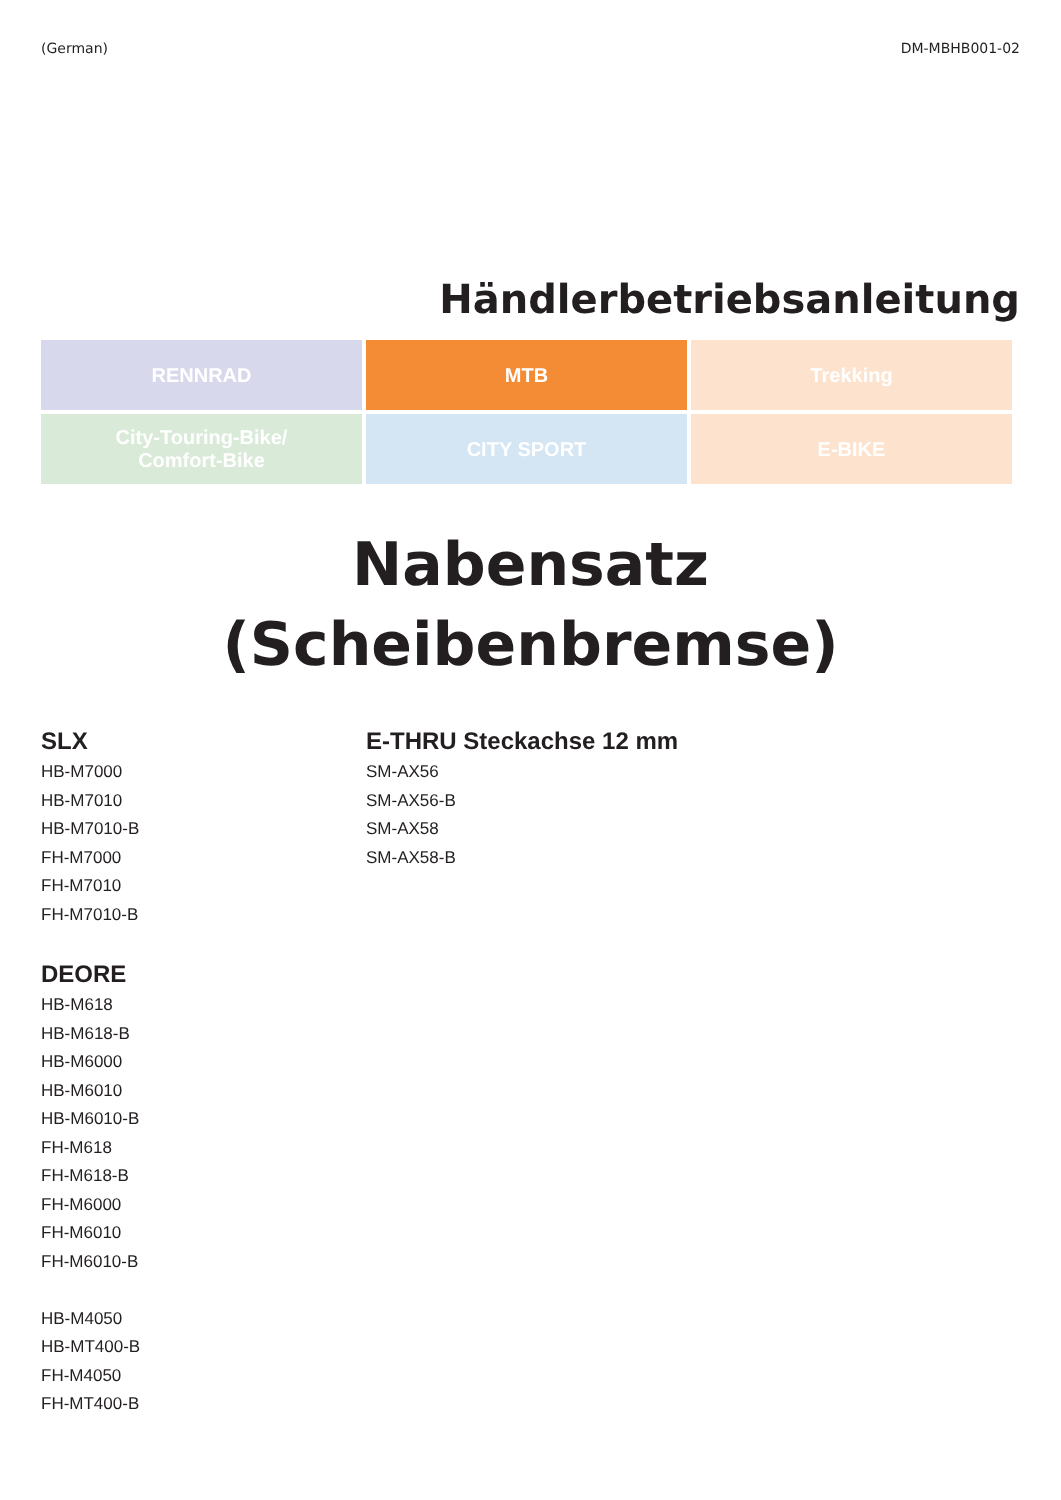(German) DM-MBHB001-02
Händlerbetriebsanleitung
| RENNRAD | MTB | Trekking |
| City-Touring-Bike/ Comfort-Bike | CITY SPORT | E-BIKE |
Nabensatz
(Scheibenbremse)
SLX
HB-M7000
HB-M7010
HB-M7010-B
FH-M7000
FH-M7010
FH-M7010-B
DEORE
HB-M618
HB-M618-B
HB-M6000
HB-M6010
HB-M6010-B
FH-M618
FH-M618-B
FH-M6000
FH-M6010
FH-M6010-B
HB-M4050
HB-MT400-B
FH-M4050
FH-MT400-B
E-THRU Steckachse 12 mm
SM-AX56
SM-AX56-B
SM-AX58
SM-AX58-B